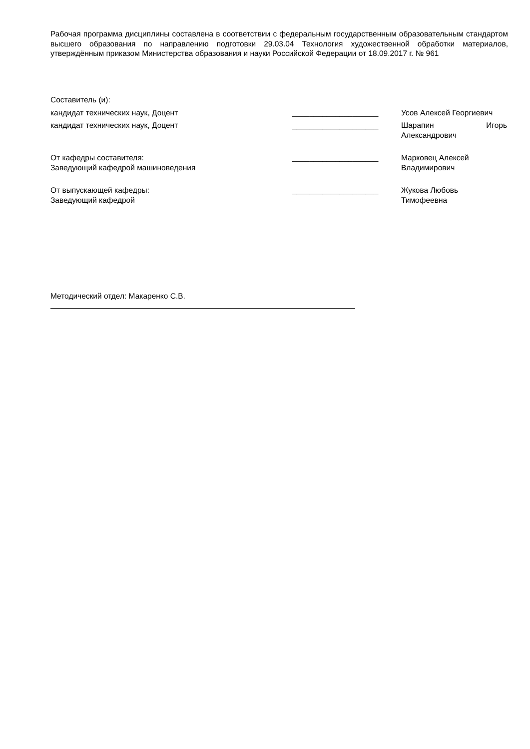Рабочая программа дисциплины составлена в соответствии с федеральным государственным образовательным стандартом высшего образования по направлению подготовки 29.03.04 Технология художественной обработки материалов, утверждённым приказом Министерства образования и науки Российской Федерации от 18.09.2017 г. № 961
Составитель (и):
кандидат технических наук, Доцент ____________________ Усов Алексей Георгиевич
кандидат технических наук, Доцент ____________________ Шарапин Игорь
Александрович
От кафедры составителя:
Заведующий кафедрой машиноведения
____________________ Марковец Алексей
Владимирович
От выпускающей кафедры:
Заведующий кафедрой
____________________ Жукова Любовь
Тимофеевна
Методический отдел: Макаренко С.В.